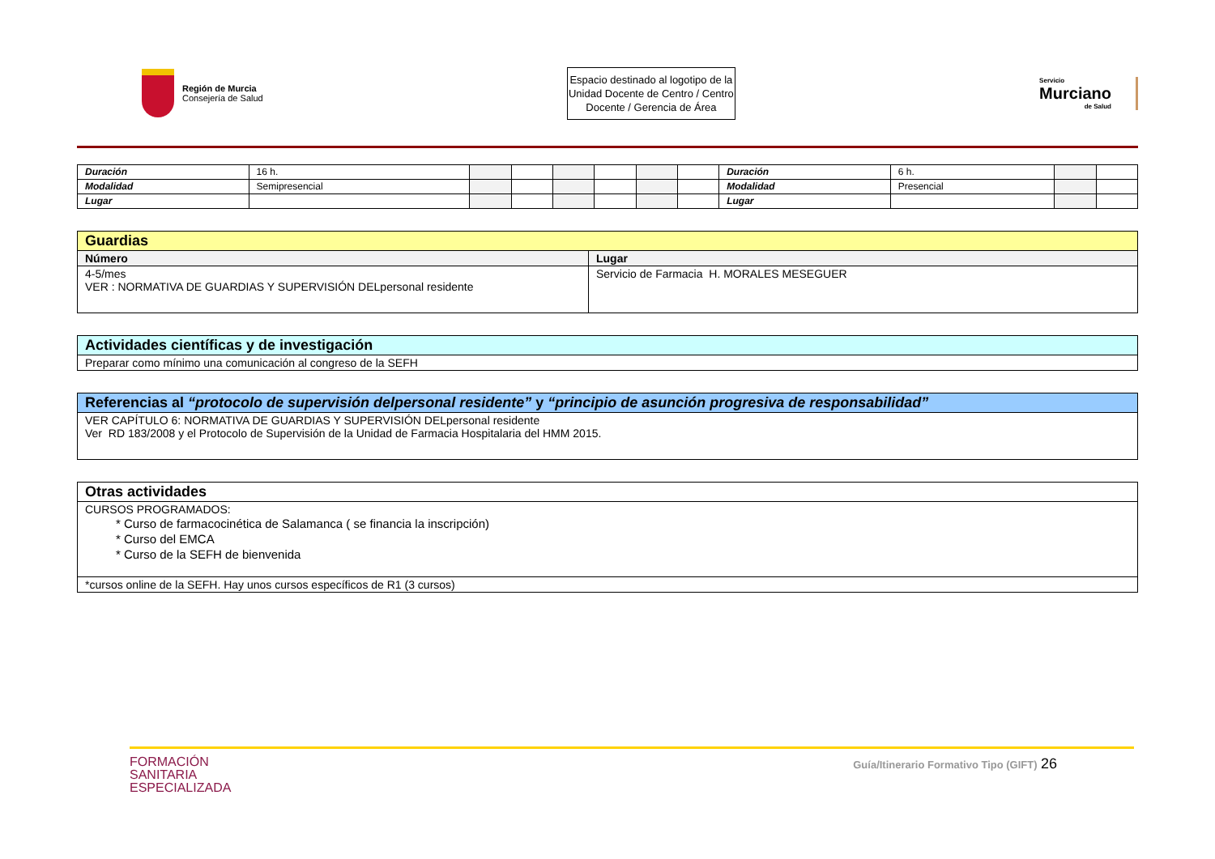Región de Murcia
Consejería de Salud
Espacio destinado al logotipo de la Unidad Docente de Centro / Centro Docente / Gerencia de Área
Servicio
Murciano
de Salud
| Duración | 16 h. | | | | | | | Duración | 6 h. | | |
| Modalidad | Semipresencial | | | | | | | Modalidad | Presencial | | |
| Lugar | | | | | | | | Lugar | | | |
| Guardias | |
| --- | --- |
| Número | Lugar |
| 4-5/mes VER : NORMATIVA DE GUARDIAS Y SUPERVISIÓN DELpersonal residente | Servicio de Farmacia H. MORALES MESEGUER |
| Actividades científicas y de investigación |
| --- |
| Preparar como mínimo una comunicación al congreso de la SEFH |
| Referencias al “protocolo de supervisión delpersonal residente” y “principio de asunción progresiva de responsabilidad” |
| --- |
| VER CAPÍTULO 6: NORMATIVA DE GUARDIAS Y SUPERVISIÓN DELpersonal residente Ver RD 183/2008 y el Protocolo de Supervisión de la Unidad de Farmacia Hospitalaria del HMM 2015. |
| Otras actividades |
| --- |
| CURSOS PROGRAMADOS: * Curso de farmacocinética de Salamanca ( se financia la inscripción) * Curso del EMCA * Curso de la SEFH de bienvenida |
| *cursos online de la SEFH. Hay unos cursos específicos de R1 (3 cursos) |
FORMACIÓN
SANITARIA
ESPECIALIZADA
Guía/Itinerario Formativo Tipo (GIFT) 26